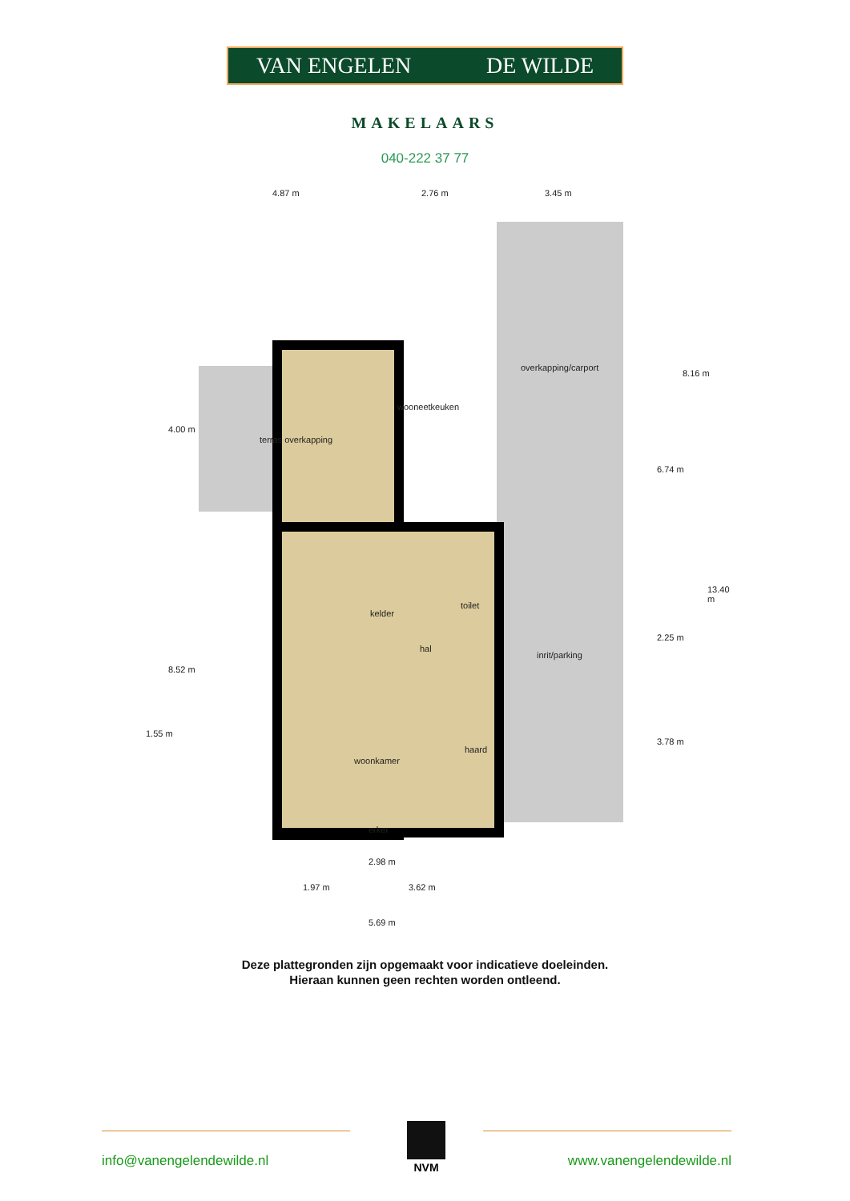VAN ENGELEN DE WILDE
MAKELAARS
040-222 37 77
4.87 m 2.76 m 3.45 m
overkapping/carport
wooneetkeuken
terras overkapping
toilet
kelder
hal
inrit/parking
haard
woonkamer
erker
4.00 m
8.52 m
1.55 m
6.74 m
2.25 m
3.78 m
8.16 m
13.40 m
2.98 m
1.97 m 3.62 m
5.69 m
Deze plattegronden zijn opgemaakt voor indicatieve doeleinden.
Hieraan kunnen geen rechten worden ontleend.
NVM
info@vanengelendewilde.nl www.vanengelendewilde.nl